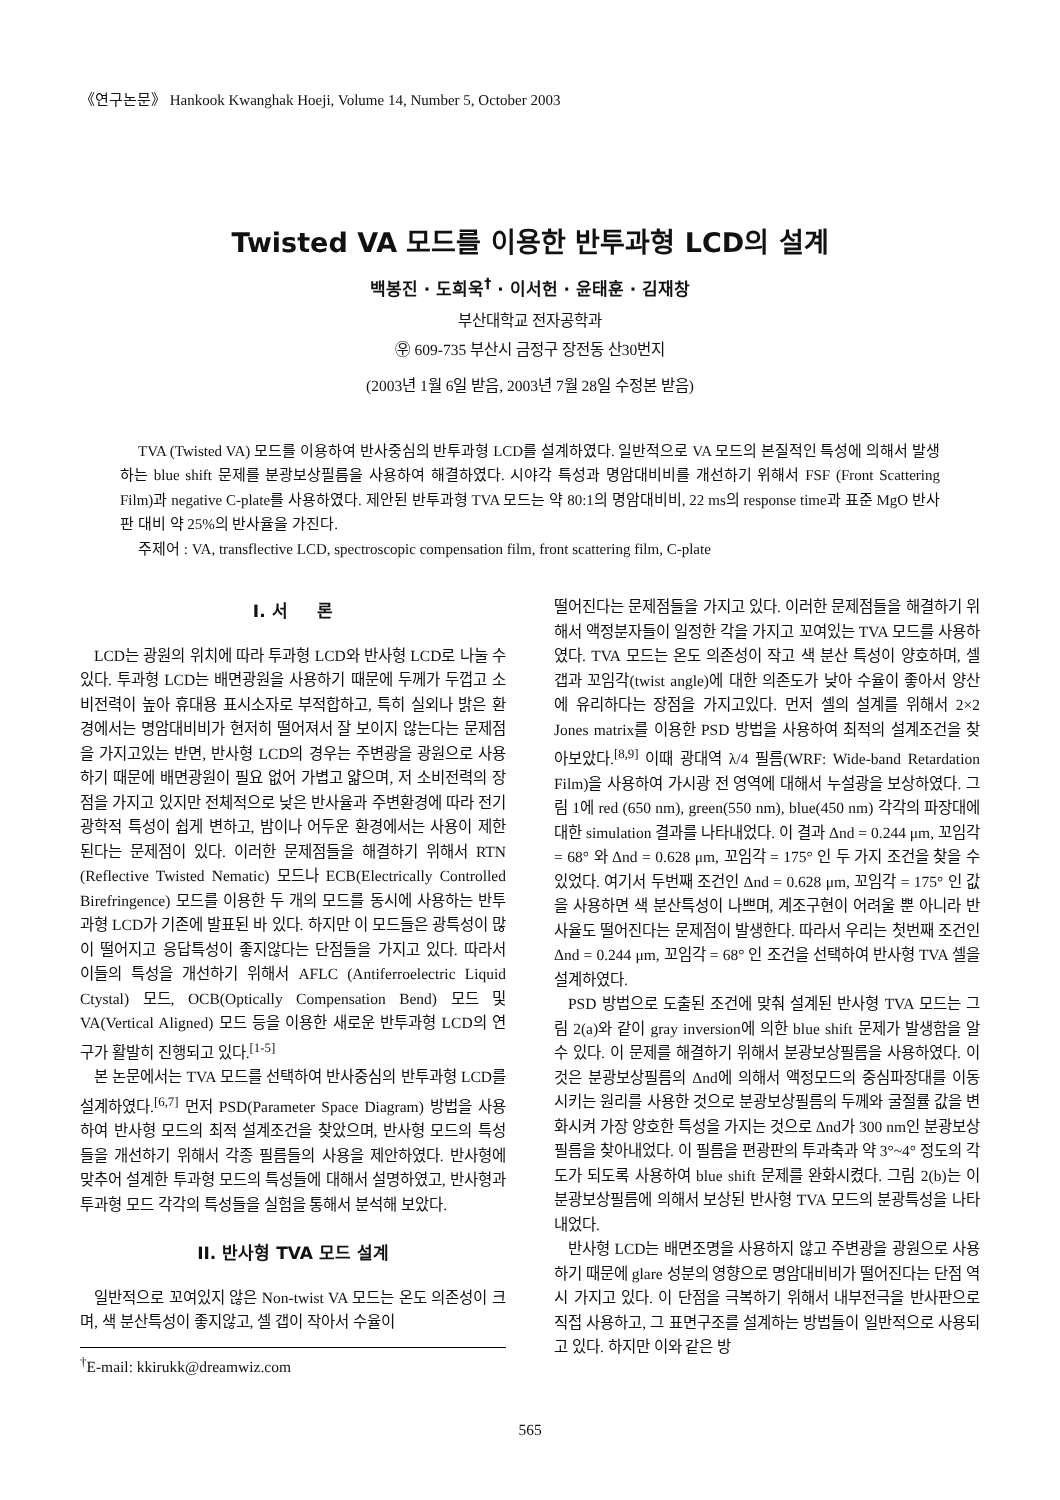《연구논문》 Hankook Kwanghak Hoeji, Volume 14, Number 5, October 2003
Twisted VA 모드를 이용한 반투과형 LCD의 설계
백봉진 · 도희욱<sup>†</sup> · 이서헌 · 윤태훈 · 김재창
부산대학교 전자공학과
㉾ 609-735 부산시 금정구 장전동 산30번지
(2003년 1월 6일 받음, 2003년 7월 28일 수정본 받음)
TVA (Twisted VA) 모드를 이용하여 반사중심의 반투과형 LCD를 설계하였다. 일반적으로 VA 모드의 본질적인 특성에 의해서 발생하는 blue shift 문제를 분광보상필름을 사용하여 해결하였다. 시야각 특성과 명암대비비를 개선하기 위해서 FSF (Front Scattering Film)과 negative C-plate를 사용하였다. 제안된 반투과형 TVA 모드는 약 80:1의 명암대비비, 22 ms의 response time과 표준 MgO 반사판 대비 약 25%의 반사율을 가진다.
주제어 : VA, transflective LCD, spectroscopic compensation film, front scattering film, C-plate
I. 서 론
LCD는 광원의 위치에 따라 투과형 LCD와 반사형 LCD로 나눌 수 있다. 투과형 LCD는 배면광원을 사용하기 때문에 두께가 두껍고 소비전력이 높아 휴대용 표시소자로 부적합하고, 특히 실외나 밝은 환경에서는 명암대비비가 현저히 떨어져서 잘 보이지 않는다는 문제점을 가지고있는 반면, 반사형 LCD의 경우는 주변광을 광원으로 사용하기 때문에 배면광원이 필요 없어 가볍고 얇으며, 저 소비전력의 장점을 가지고 있지만 전체적으로 낮은 반사율과 주변환경에 따라 전기광학적 특성이 쉽게 변하고, 밤이나 어두운 환경에서는 사용이 제한된다는 문제점이 있다. 이러한 문제점들을 해결하기 위해서 RTN (Reflective Twisted Nematic) 모드나 ECB(Electrically Controlled Birefringence) 모드를 이용한 두 개의 모드를 동시에 사용하는 반투과형 LCD가 기존에 발표된 바 있다. 하지만 이 모드들은 광특성이 많이 떨어지고 응답특성이 좋지않다는 단점들을 가지고 있다. 따라서 이들의 특성을 개선하기 위해서 AFLC (Antiferroelectric Liquid Ctystal) 모드, OCB(Optically Compensation Bend) 모드 및 VA(Vertical Aligned) 모드 등을 이용한 새로운 반투과형 LCD의 연구가 활발히 진행되고 있다.<sup>[1-5]</sup>
본 논문에서는 TVA 모드를 선택하여 반사중심의 반투과형 LCD를 설계하였다.<sup>[6,7]</sup> 먼저 PSD(Parameter Space Diagram) 방법을 사용하여 반사형 모드의 최적 설계조건을 찾았으며, 반사형 모드의 특성들을 개선하기 위해서 각종 필름들의 사용을 제안하였다. 반사형에 맞추어 설계한 투과형 모드의 특성들에 대해서 설명하였고, 반사형과 투과형 모드 각각의 특성들을 실험을 통해서 분석해 보았다.
II. 반사형 TVA 모드 설계
일반적으로 꼬여있지 않은 Non-twist VA 모드는 온도 의존성이 크며, 색 분산특성이 좋지않고, 셀 갭이 작아서 수율이
<sup>†</sup> E-mail: kkirukk@dreamwiz.com
떨어진다는 문제점들을 가지고 있다. 이러한 문제점들을 해결하기 위해서 액정분자들이 일정한 각을 가지고 꼬여있는 TVA 모드를 사용하였다. TVA 모드는 온도 의존성이 작고 색 분산 특성이 양호하며, 셀 갭과 꼬임각(twist angle)에 대한 의존도가 낮아 수율이 좋아서 양산에 유리하다는 장점을 가지고있다. 먼저 셀의 설계를 위해서 2×2 Jones matrix를 이용한 PSD 방법을 사용하여 최적의 설계조건을 찾아보았다.<sup>[8,9]</sup> 이때 광대역 λ/4 필름(WRF: Wide-band Retardation Film)을 사용하여 가시광 전 영역에 대해서 누설광을 보상하였다. 그림 1에 red (650 nm), green(550 nm), blue(450 nm) 각각의 파장대에 대한 simulation 결과를 나타내었다. 이 결과 Δnd = 0.244 μm, 꼬임각 = 68° 와 Δnd = 0.628 μm, 꼬임각 = 175° 인 두 가지 조건을 찾을 수 있었다. 여기서 두번째 조건인 Δnd = 0.628 μm, 꼬임각 = 175° 인 값을 사용하면 색 분산특성이 나쁘며, 계조구현이 어려울 뿐 아니라 반사율도 떨어진다는 문제점이 발생한다. 따라서 우리는 첫번째 조건인 Δnd = 0.244 μm, 꼬임각 = 68° 인 조건을 선택하여 반사형 TVA 셀을 설계하였다.
PSD 방법으로 도출된 조건에 맞춰 설계된 반사형 TVA 모드는 그림 2(a)와 같이 gray inversion에 의한 blue shift 문제가 발생함을 알 수 있다. 이 문제를 해결하기 위해서 분광보상필름을 사용하였다. 이것은 분광보상필름의 Δnd에 의해서 액정모드의 중심파장대를 이동시키는 원리를 사용한 것으로 분광보상필름의 두께와 굴절률 값을 변화시켜 가장 양호한 특성을 가지는 것으로 Δnd가 300 nm인 분광보상필름을 찾아내었다. 이 필름을 편광판의 투과축과 약 3°~4° 정도의 각도가 되도록 사용하여 blue shift 문제를 완화시켰다. 그림 2(b)는 이 분광보상필름에 의해서 보상된 반사형 TVA 모드의 분광특성을 나타내었다.
반사형 LCD는 배면조명을 사용하지 않고 주변광을 광원으로 사용하기 때문에 glare 성분의 영향으로 명암대비비가 떨어진다는 단점 역시 가지고 있다. 이 단점을 극복하기 위해서 내부전극을 반사판으로 직접 사용하고, 그 표면구조를 설계하는 방법들이 일반적으로 사용되고 있다. 하지만 이와 같은 방
565